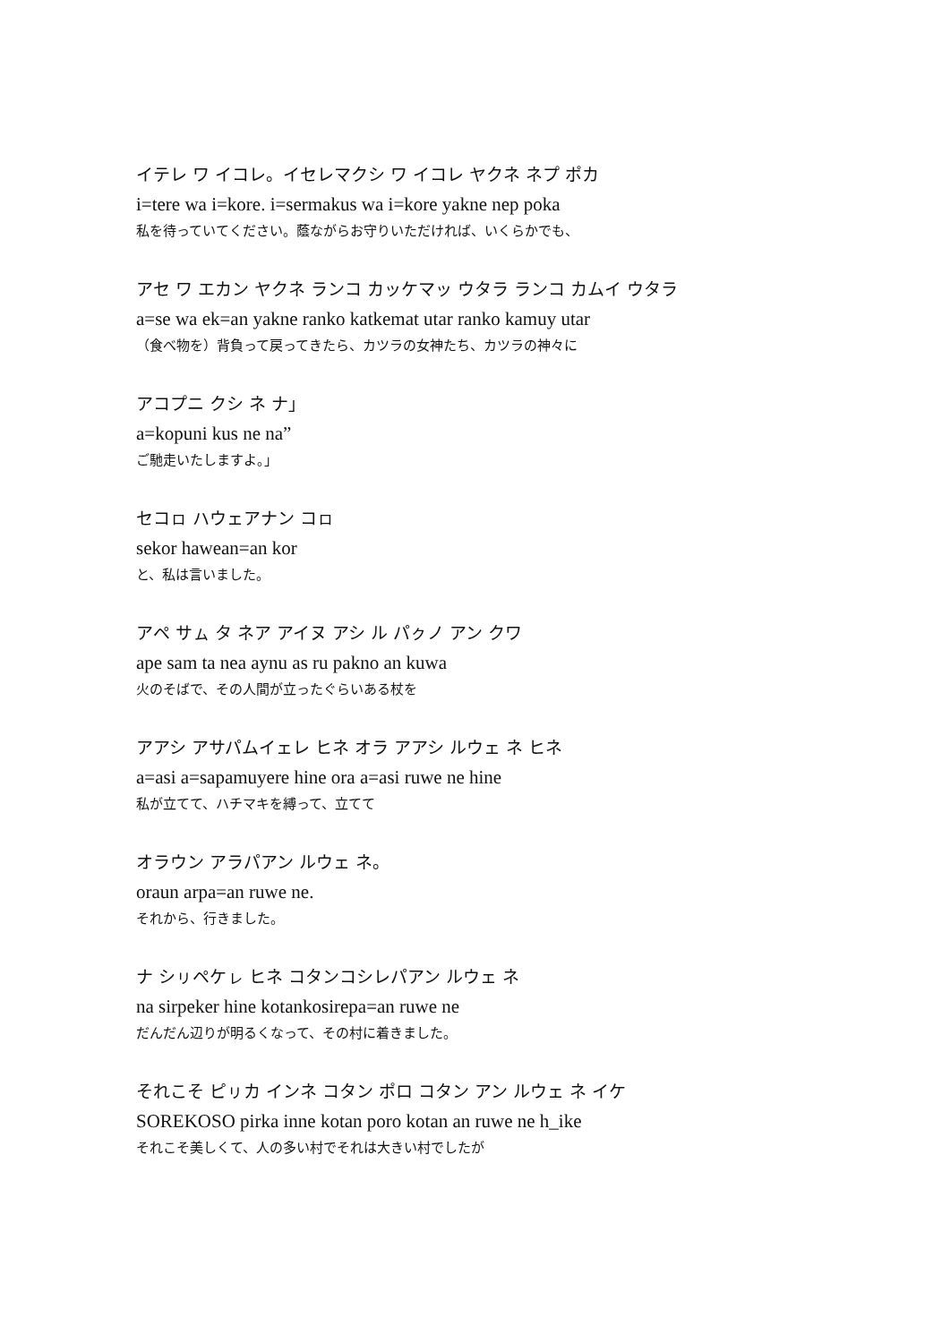イテレ ワ イコレ。イセレマクシ ワ イコレ ヤクネ ネプ ポカ
i=tere wa i=kore. i=sermakus wa i=kore yakne nep poka
私を待っていてください。蔭ながらお守りいただければ、いくらかでも、
アセ ワ エカン ヤクネ ランコ カッケマッ ウタラ ランコ カムイ ウタラ
a=se wa ek=an yakne ranko katkemat utar ranko kamuy utar
（食べ物を）背負って戻ってきたら、カツラの女神たち、カツラの神々に
アコプニ クシ ネ ナ」
a=kopuni kus ne na”
ご馳走いたしますよ。」
セコㇿ ハウェアナン コㇿ
sekor hawean=an kor
と、私は言いました。
アペ サㇺ タ ネア アイヌ アシ ル パㇰノ アン クワ
ape sam ta nea aynu as ru pakno an kuwa
火のそばで、その人間が立ったぐらいある杖を
アアシ アサパムイェレ ヒネ オラ アアシ ルウェ ネ ヒネ
a=asi a=sapamuyere hine ora a=asi ruwe ne hine
私が立てて、ハチマキを縛って、立てて
オラウン アラパアン ルウェ ネ。
oraun arpa=an ruwe ne.
それから、行きました。
ナ シㇼペケㇾ ヒネ コタンコシレパアン ルウェ ネ
na sirpeker hine kotankosirepa=an ruwe ne
だんだん辺りが明るくなって、その村に着きました。
それこそ ピㇼカ インネ コタン ポロ コタン アン ルウェ ネ イケ
SOREKOSO pirka inne kotan poro kotan an ruwe ne h_ike
それこそ美しくて、人の多い村でそれは大きい村でしたが